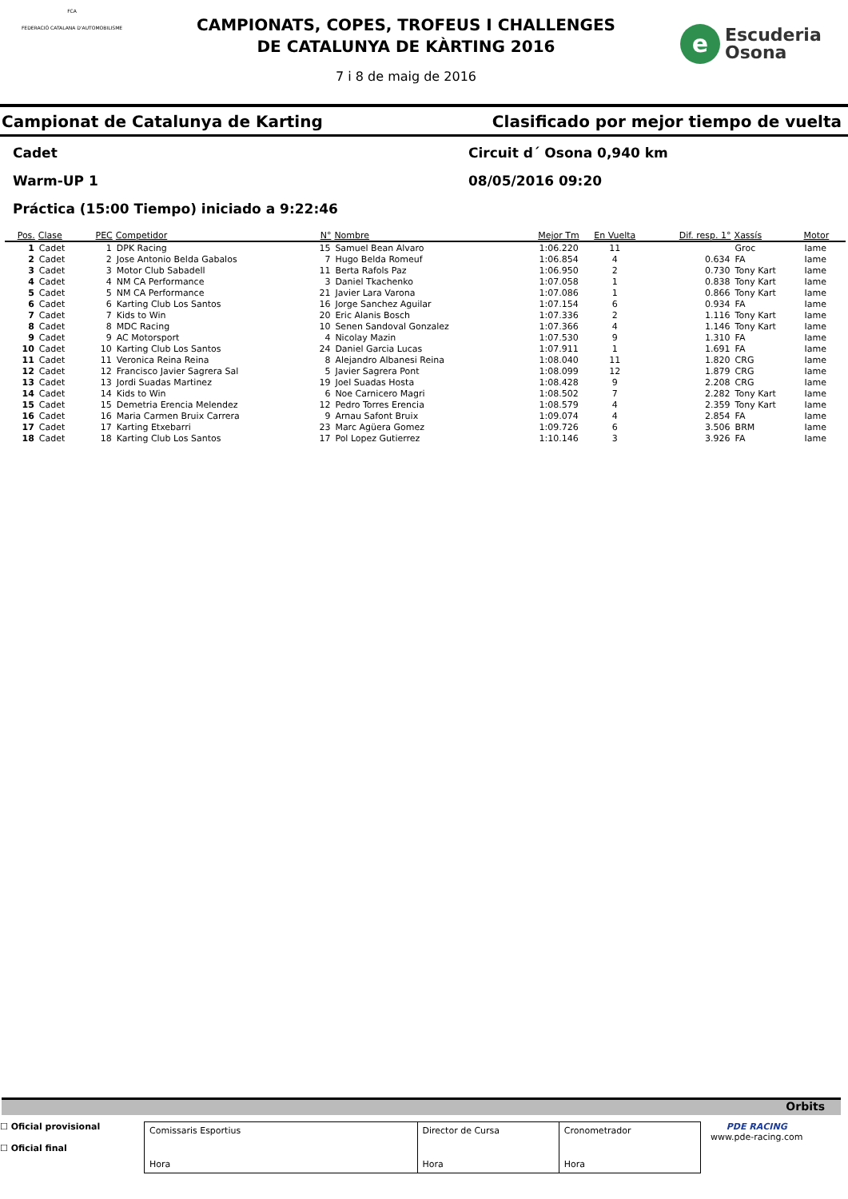FCA
FEDERACIÓ CATALANA D'AUTOMOBILISME
CAMPIONATS, COPES, TROFEUS I CHALLENGES
DE CATALUNYA DE KÀRTING 2016
7 i 8 de maig de 2016
e
Escuderia
Osona
Campionat de Catalunya de Karting Clasificado por mejor tiempo de vuelta
Cadet Circuit d´ Osona 0,940 km
Warm-UP 1 08/05/2016 09:20
Práctica (15:00 Tiempo) iniciado a 9:22:46
| Pos. | Clase | PEC | Competidor | N° | Nombre | Mejor Tm | En Vuelta | Dif. resp. 1° | Xassís | Motor |
| --- | --- | --- | --- | --- | --- | --- | --- | --- | --- | --- |
| 1 | Cadet | 1 | DPK Racing | 15 | Samuel Bean Alvaro | 1:06.220 | 11 | | Groc | Iame |
| 2 | Cadet | 2 | Jose Antonio Belda Gabalos | 7 | Hugo Belda Romeuf | 1:06.854 | 4 | 0.634 | FA | Iame |
| 3 | Cadet | 3 | Motor Club Sabadell | 11 | Berta Rafols Paz | 1:06.950 | 2 | 0.730 | Tony Kart | Iame |
| 4 | Cadet | 4 | NM CA Performance | 3 | Daniel Tkachenko | 1:07.058 | 1 | 0.838 | Tony Kart | Iame |
| 5 | Cadet | 5 | NM CA Performance | 21 | Javier Lara Varona | 1:07.086 | 1 | 0.866 | Tony Kart | Iame |
| 6 | Cadet | 6 | Karting Club Los Santos | 16 | Jorge Sanchez Aguilar | 1:07.154 | 6 | 0.934 | FA | Iame |
| 7 | Cadet | 7 | Kids to Win | 20 | Eric Alanis Bosch | 1:07.336 | 2 | 1.116 | Tony Kart | Iame |
| 8 | Cadet | 8 | MDC Racing | 10 | Senen Sandoval Gonzalez | 1:07.366 | 4 | 1.146 | Tony Kart | Iame |
| 9 | Cadet | 9 | AC Motorsport | 4 | Nicolay Mazin | 1:07.530 | 9 | 1.310 | FA | Iame |
| 10 | Cadet | 10 | Karting Club Los Santos | 24 | Daniel Garcia Lucas | 1:07.911 | 1 | 1.691 | FA | Iame |
| 11 | Cadet | 11 | Veronica Reina Reina | 8 | Alejandro Albanesi Reina | 1:08.040 | 11 | 1.820 | CRG | Iame |
| 12 | Cadet | 12 | Francisco Javier Sagrera Sal | 5 | Javier Sagrera Pont | 1:08.099 | 12 | 1.879 | CRG | Iame |
| 13 | Cadet | 13 | Jordi Suadas Martinez | 19 | Joel Suadas Hosta | 1:08.428 | 9 | 2.208 | CRG | Iame |
| 14 | Cadet | 14 | Kids to Win | 6 | Noe Carnicero Magri | 1:08.502 | 7 | 2.282 | Tony Kart | Iame |
| 15 | Cadet | 15 | Demetria Erencia Melendez | 12 | Pedro Torres Erencia | 1:08.579 | 4 | 2.359 | Tony Kart | Iame |
| 16 | Cadet | 16 | Maria Carmen Bruix Carrera | 9 | Arnau Safont Bruix | 1:09.074 | 4 | 2.854 | FA | Iame |
| 17 | Cadet | 17 | Karting Etxebarri | 23 | Marc Agüera Gomez | 1:09.726 | 6 | 3.506 | BRM | Iame |
| 18 | Cadet | 18 | Karting Club Los Santos | 17 | Pol Lopez Gutierrez | 1:10.146 | 3 | 3.926 | FA | Iame |
Orbits
☐ Oficial provisional
☐ Oficial final
Comissaris Esportius
Hora
Director de Cursa
Hora
Cronometrador
Hora
PDE RACING
www.pde-racing.com